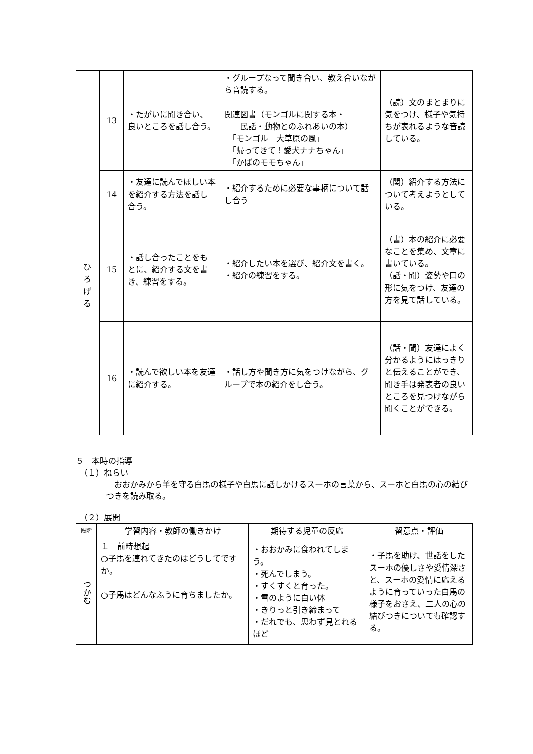| | 13 | ・たがいに聞き合い、良いところを話し合う。 | ・グループなって聞き合い、教え合いながら音読する。 関連図書 （モンゴルに関する本・ 民話・動物とのふれあいの本） 「モンゴル 大草原の風」 「帰ってきて！愛犬ナナちゃん」 「かばのモモちゃん」 | （読）文のまとまりに気をつけ、様子や気持ちが表れるような音読している。 |
| | 14 | ・友達に読んでほしい本を紹介する方法を話し合う。 | ・紹介するために必要な事柄について話し合う | （関）紹介する方法について考えようとしている。 |
| | 15 | ・話し合ったことをもとに、紹介する文を書き、練習をする。 | ・紹介したい本を選び、紹介文を書く。 ・紹介の練習をする。 | （書）本の紹介に必要なことを集め、文章に書いている。 （話・聞）姿勢や口の形に気をつけ、友達の方を見て話している。 |
| | 16 | ・読んで欲しい本を友達に紹介する。 | ・話し方や聞き方に気をつけながら、グループで本の紹介をし合う。 | （話・聞）友達によく分かるようにはっきりと伝えることができ、聞き手は発表者の良いところを見つけながら聞くことができる。 |
５　本時の指導
　（１）ねらい
　おおかみから羊を守る白馬の様子や白馬に話しかけるスーホの言葉から、スーホと白馬の心の結びつきを読み取る。
　（２）展開
| 段階 | 学習内容・教師の働きかけ | 期待する児童の反応 | 留意点・評価 |
| --- | --- | --- | --- |
| つかむ | １ 前時想起 ○子馬を連れてきたのはどうしてですか。 ○子馬はどんなふうに育ちましたか。 | ・おおかみに食われてしまう。 ・死んでしまう。 ・すくすくと育った。 ・雪のように白い体 ・きりっと引き締まって ・だれでも、思わず見とれるほど | ・子馬を助け、世話をしたスーホの優しさや愛情深さと、スーホの愛情に応えるように育っていった白馬の様子をおさえ、二人の心の結びつきについても確認する。 |
ひ
ろ
げ
る